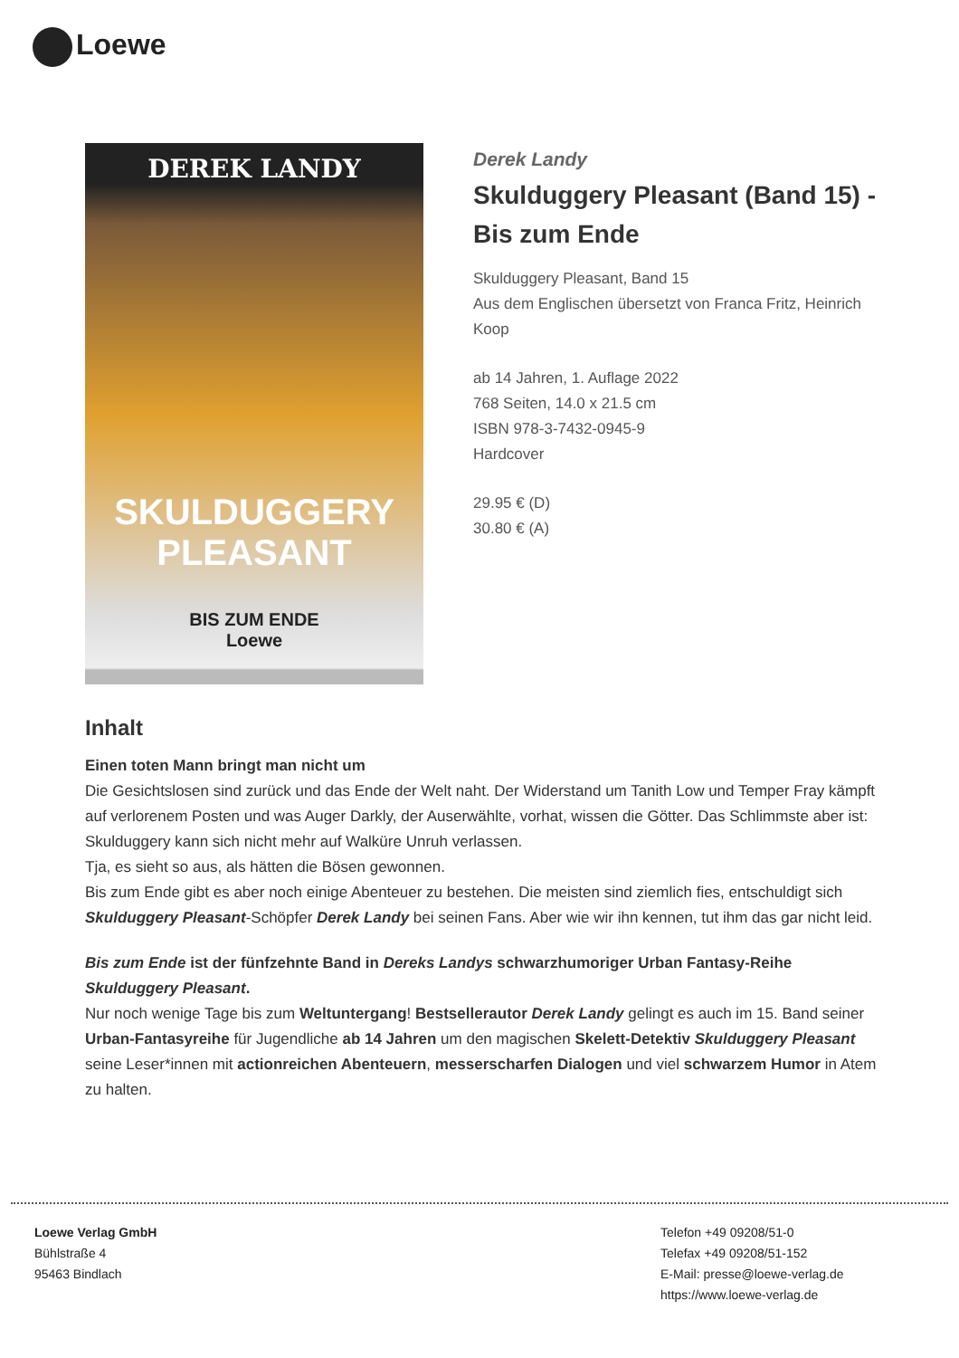Loewe
DEREK LANDY
SKULDUGGERY PLEASANT
BIS ZUM ENDE
Loewe
Derek Landy
Skulduggery Pleasant (Band 15) - Bis zum Ende
Skulduggery Pleasant, Band 15
Aus dem Englischen übersetzt von Franca Fritz, Heinrich Koop
ab 14 Jahren, 1. Auflage 2022
768 Seiten, 14.0 x 21.5 cm
ISBN 978-3-7432-0945-9
Hardcover
29.95 € (D)
30.80 € (A)
Inhalt
Einen toten Mann bringt man nicht um
Die Gesichtslosen sind zurück und das Ende der Welt naht. Der Widerstand um Tanith Low und Temper Fray kämpft auf verlorenem Posten und was Auger Darkly, der Auserwählte, vorhat, wissen die Götter. Das Schlimmste aber ist: Skulduggery kann sich nicht mehr auf Walküre Unruh verlassen.
Tja, es sieht so aus, als hätten die Bösen gewonnen.
Bis zum Ende gibt es aber noch einige Abenteuer zu bestehen. Die meisten sind ziemlich fies, entschuldigt sich Skulduggery Pleasant-Schöpfer Derek Landy bei seinen Fans. Aber wie wir ihn kennen, tut ihm das gar nicht leid.
Bis zum Ende ist der fünfzehnte Band in Dereks Landys schwarzhumoriger Urban Fantasy-Reihe Skulduggery Pleasant.
Nur noch wenige Tage bis zum Weltuntergang! Bestsellerautor Derek Landy gelingt es auch im 15. Band seiner Urban-Fantasyreihe für Jugendliche ab 14 Jahren um den magischen Skelett-Detektiv Skulduggery Pleasant seine Leser*innen mit actionreichen Abenteuern, messerscharfen Dialogen und viel schwarzem Humor in Atem zu halten.
Loewe Verlag GmbH
Bühlstraße 4
95463 Bindlach
Telefon +49 09208/51-0
Telefax +49 09208/51-152
E-Mail: presse@loewe-verlag.de
https://www.loewe-verlag.de